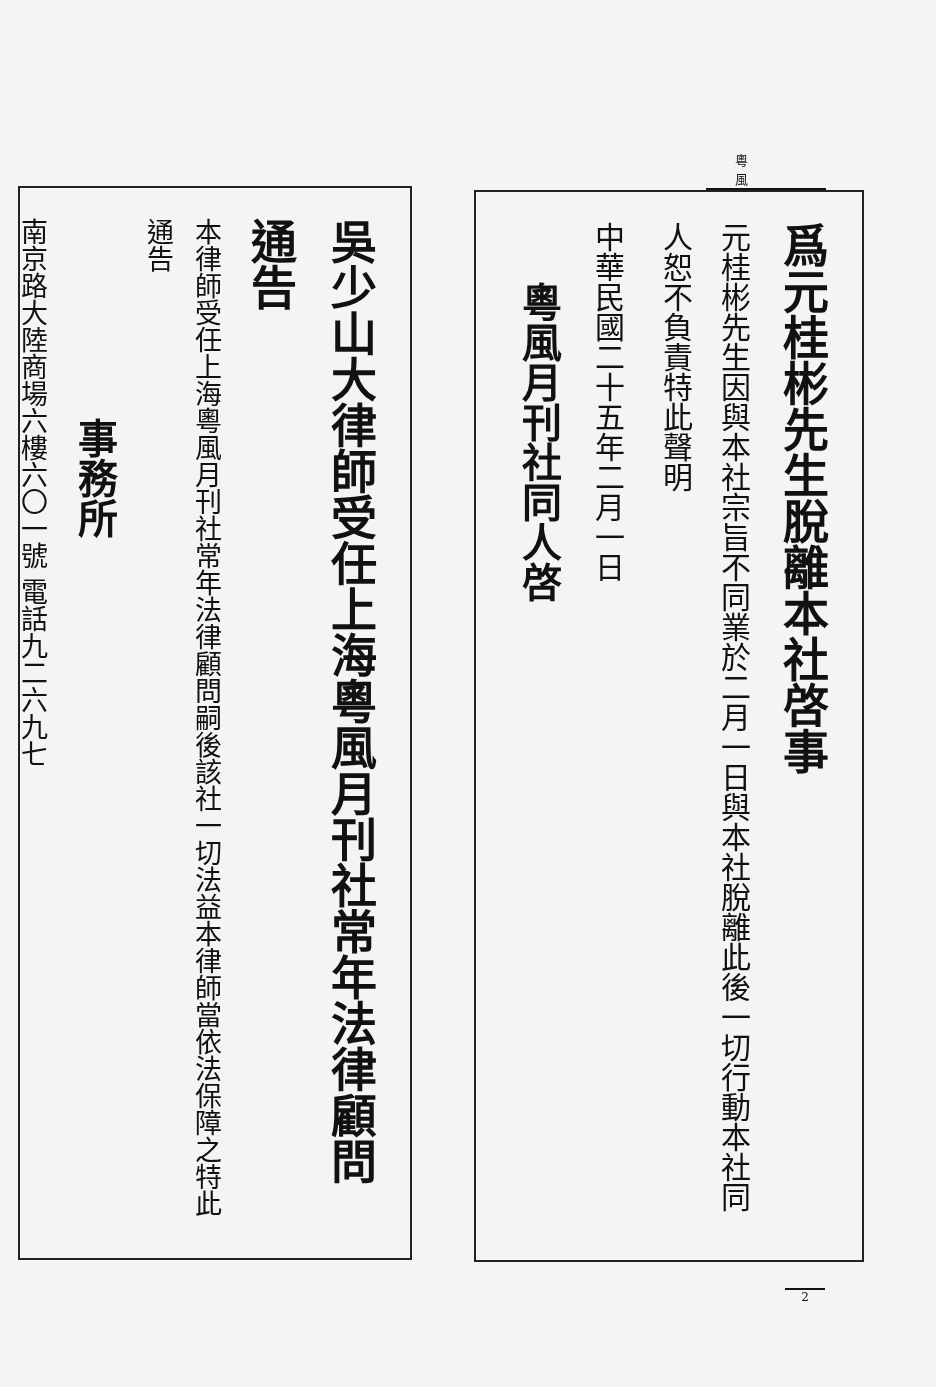粵風
爲元桂彬先生脫離本社啓事
元桂彬先生因與本社宗旨不同業於二月一日與本社脫離此後一切行動本社同人恕不負責特此聲明
中華民國二十五年二月一日
粵風月刊社同人啓
吳少山大律師受任上海粵風月刊社常年法律顧問通告
本律師受任上海粵風月刊社常年法律顧問嗣後該社一切法益本律師當依法保障之特此通告
事務所
南京路大陸商場六樓六〇一號 電話九二六九七
2